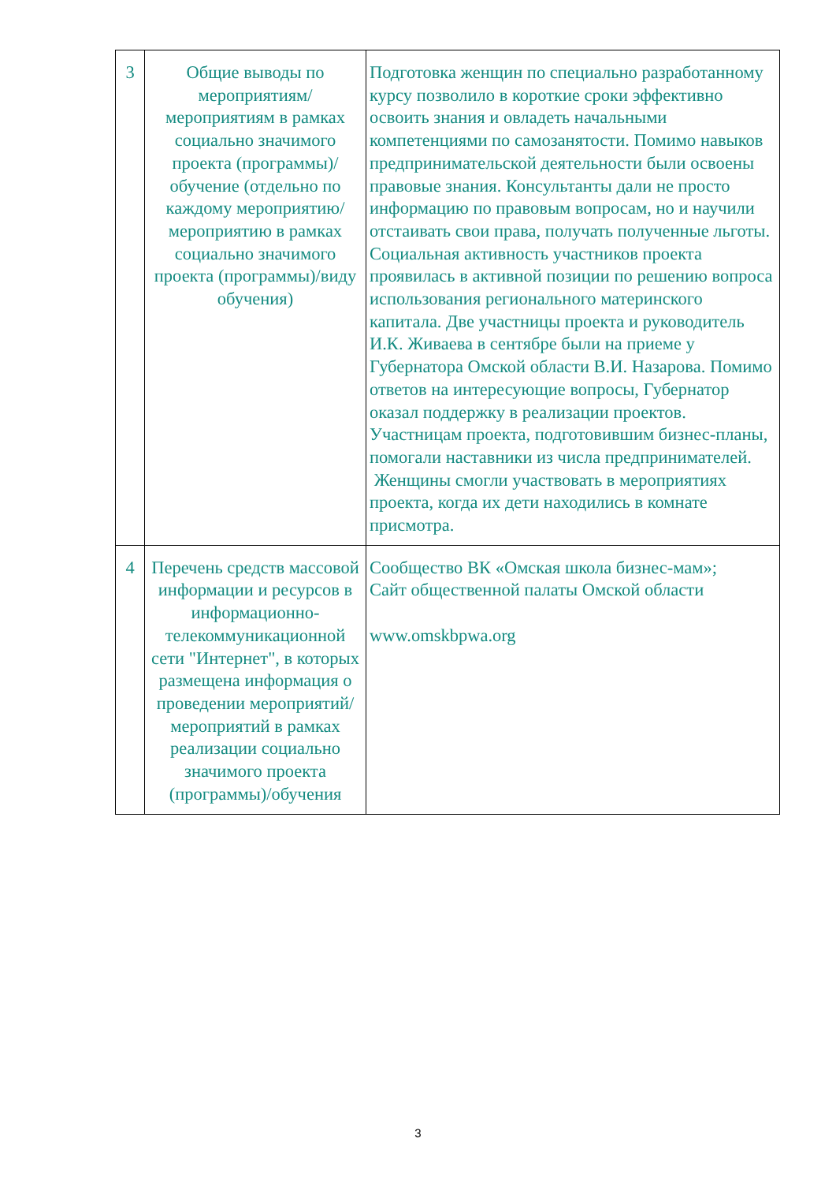| 3 | Общие выводы по мероприятиям/ мероприятиям в рамках социально значимого проекта (программы)/обучение (отдельно по каждому мероприятию/мероприятию в рамках социально значимого проекта (программы)/виду обучения) | Подготовка женщин по специально разработанному курсу позволило в короткие сроки эффективно освоить знания и овладеть начальными компетенциями по самозанятости. Помимо навыков предпринимательской деятельности были освоены правовые знания. Консультанты дали не просто информацию по правовым вопросам, но и научили отстаивать свои права, получать полученные льготы. Социальная активность участников проекта проявилась в активной позиции по решению вопроса использования регионального материнского капитала. Две участницы проекта и руководитель И.К. Живаева в сентябре были на приеме у Губернатора Омской области В.И. Назарова. Помимо ответов на интересующие вопросы, Губернатор оказал поддержку в реализации проектов. Участницам проекта, подготовившим бизнес-планы, помогали наставники из числа предпринимателей. Женщины смогли участвовать в мероприятиях проекта, когда их дети находились в комнате присмотра. |
| 4 | Перечень средств массовой информации и ресурсов в информационно-телекоммуникационной сети "Интернет", в которых размещена информация о проведении мероприятий/ мероприятий в рамках реализации социально значимого проекта (программы)/обучения | Сообщество ВК «Омская школа бизнес-мам»; Сайт общественной палаты Омской области www.omskbpwa.org |
3